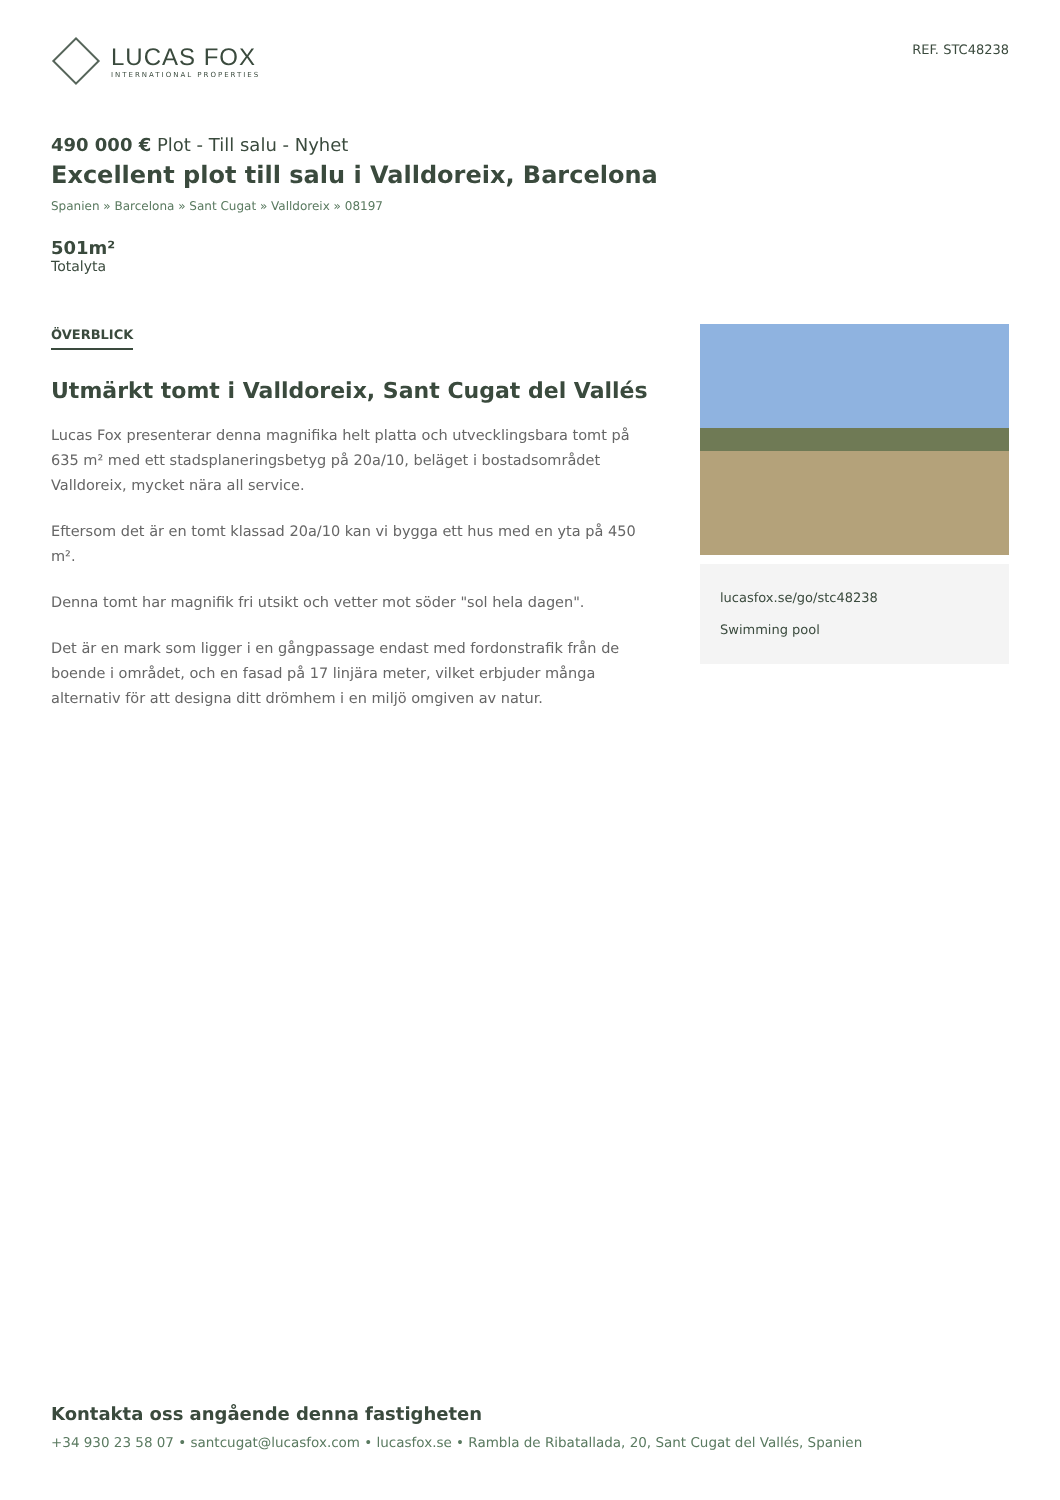LUCAS FOX
INTERNATIONAL PROPERTIES
REF. STC48238
490 000 € Plot - Till salu - Nyhet
Excellent plot till salu i Valldoreix, Barcelona
Spanien » Barcelona » Sant Cugat » Valldoreix » 08197
501m²
Totalyta
ÖVERBLICK
Utmärkt tomt i Valldoreix, Sant Cugat del Vallés
Lucas Fox presenterar denna magnifika helt platta och utvecklingsbara tomt på 635 m² med ett stadsplaneringsbetyg på 20a/10, beläget i bostadsområdet Valldoreix, mycket nära all service.
Eftersom det är en tomt klassad 20a/10 kan vi bygga ett hus med en yta på 450 m².
Denna tomt har magnifik fri utsikt och vetter mot söder "sol hela dagen".
Det är en mark som ligger i en gångpassage endast med fordonstrafik från de boende i området, och en fasad på 17 linjära meter, vilket erbjuder många alternativ för att designa ditt drömhem i en miljö omgiven av natur.
lucasfox.se/go/stc48238
Swimming pool
Kontakta oss angående denna fastigheten
+34 930 23 58 07 • santcugat@lucasfox.com • lucasfox.se • Rambla de Ribatallada, 20, Sant Cugat del Vallés, Spanien